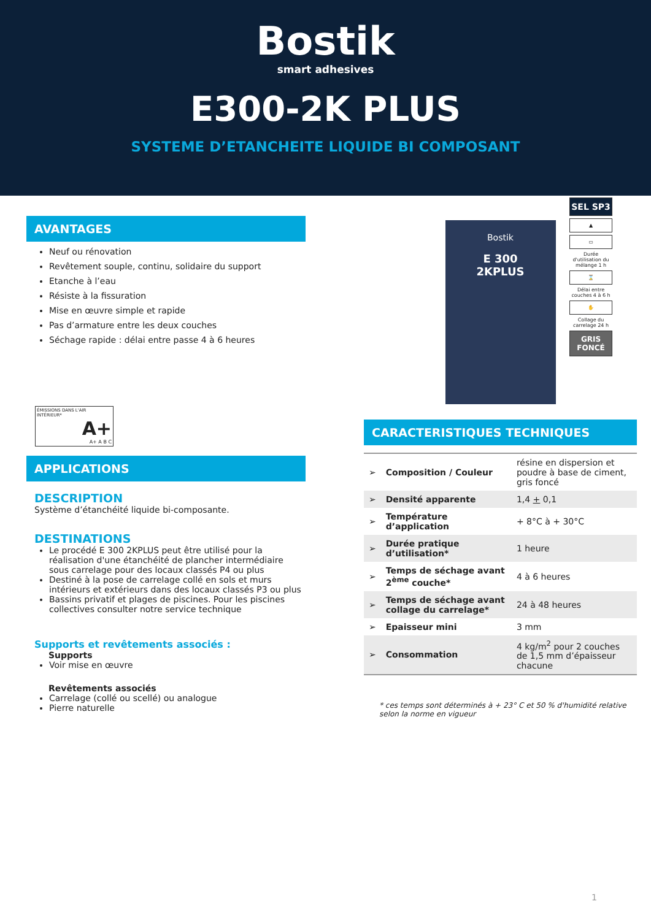Bostik
smart adhesives
E300-2K PLUS
SYSTEME D’ETANCHEITE LIQUIDE BI COMPOSANT
SEL SP3
▲
▭
Durée d'utilisation du mélange 1 h
⌛
Délai entre couches 4 à 6 h
✋
Collage du carrelage 24 h
GRIS FONCÉ
AVANTAGES
Neuf ou rénovation
Revêtement souple, continu, solidaire du support
Etanche à l’eau
Résiste à la fissuration
Mise en œuvre simple et rapide
Pas d’armature entre les deux couches
Séchage rapide : délai entre passe 4 à 6 heures
ÉMISSIONS DANS L'AIR INTÉRIEUR*
A+
A+ A B C
APPLICATIONS
DESCRIPTION
Système d’étanchéité liquide bi-composante.
DESTINATIONS
Le procédé E 300 2KPLUS peut être utilisé pour la réalisation d'une étanchéité de plancher intermédiaire sous carrelage pour des locaux classés P4 ou plus
Destiné à la pose de carrelage collé en sols et murs intérieurs et extérieurs dans des locaux classés P3 ou plus
Bassins privatif et plages de piscines. Pour les piscines collectives consulter notre service technique
Supports et revêtements associés :
Supports
Voir mise en œuvre
Revêtements associés
Carrelage (collé ou scellé) ou analogue
Pierre naturelle
Bostik
E 300
2KPLUS
CARACTERISTIQUES TECHNIQUES
| ➢ | Composition / Couleur | résine en dispersion et poudre à base de ciment, gris foncé |
| ➢ | Densité apparente | 1,4 + 0,1 |
| ➢ | Température d’application | + 8°C à + 30°C |
| ➢ | Durée pratique d’utilisation* | 1 heure |
| ➢ | Temps de séchage avant 2<sup>ème</sup> couche* | 4 à 6 heures |
| ➢ | Temps de séchage avant collage du carrelage* | 24 à 48 heures |
| ➢ | Epaisseur mini | 3 mm |
| ➢ | Consommation | 4 kg/m<sup>2</sup> pour 2 couches de 1,5 mm d’épaisseur chacune |
* ces temps sont déterminés à + 23° C et 50 % d'humidité relative selon la norme en vigueur
1